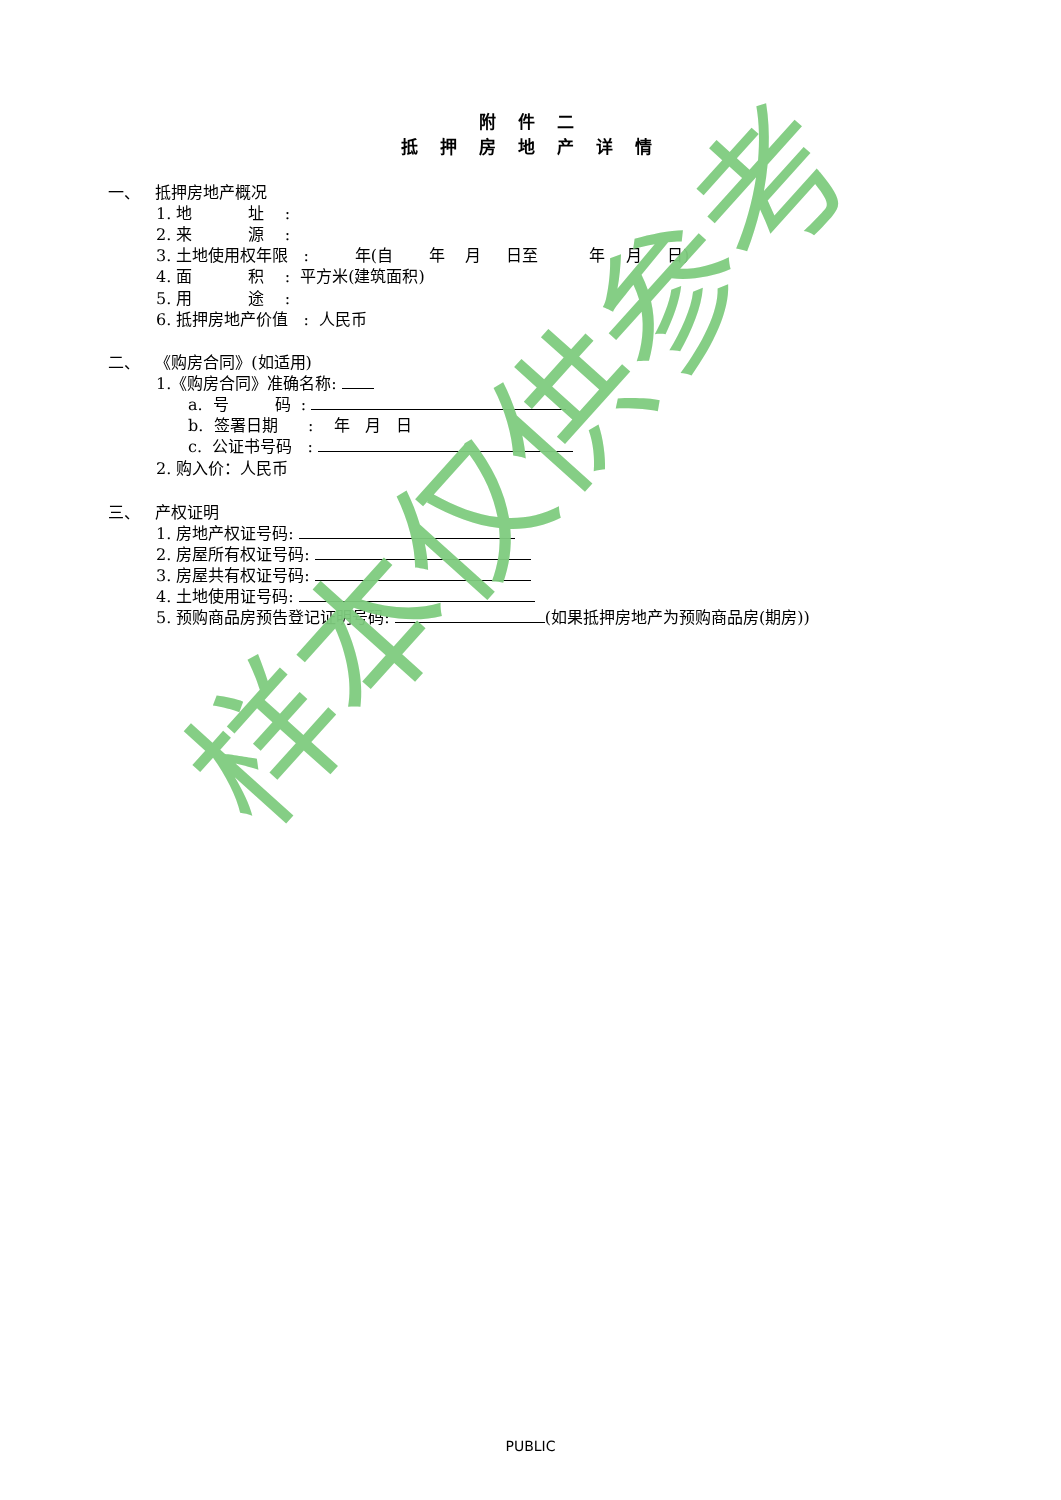附 件 二
抵 押 房 地 产 详 情
一、 抵押房地产概况
1. 地 址 :
2. 来 源 :
3. 土地使用权年限 : 年(自 年 月 日至 年 月 日)
4. 面 积 : 平方米(建筑面积)
5. 用 途 :
6. 抵押房地产价值 : 人民币
二、 《购房合同》(如适用)
1.《购房合同》准确名称:
a. 号 码 :
b. 签署日期 : 年 月 日
c. 公证书号码 :
2. 购入价：人民币
三、 产权证明
1. 房地产权证号码:
2. 房屋所有权证号码:
3. 房屋共有权证号码:
4. 土地使用证号码:
5. 预购商品房预告登记证明号码: (如果抵押房地产为预购商品房(期房))
样本仅供参考
PUBLIC